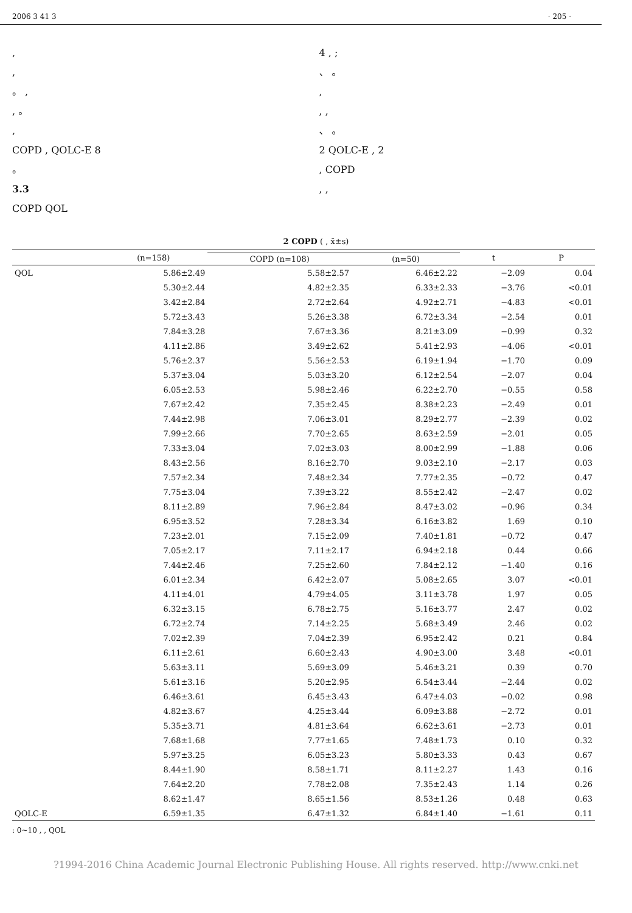2006 3 41 3 · 205 ·
,
,
。 ,
, 。
,
COPD , QOLC-E 8
。
3.3
COPD QOL
4 , ;
、 。
,
, ,
、 。
2 QOLC-E , 2
, COPD
, ,
2 COPD ( , x̄±s)
| | (n=158) | | | t | P |
| --- | --- | --- | --- | --- | --- |
| | | COPD (n=108) | (n=50) | | |
| QOL | 5.86±2.49 | 5.58±2.57 | 6.46±2.22 | −2.09 | 0.04 |
| | 5.30±2.44 | 4.82±2.35 | 6.33±2.33 | −3.76 | <0.01 |
| | 3.42±2.84 | 2.72±2.64 | 4.92±2.71 | −4.83 | <0.01 |
| | 5.72±3.43 | 5.26±3.38 | 6.72±3.34 | −2.54 | 0.01 |
| | 7.84±3.28 | 7.67±3.36 | 8.21±3.09 | −0.99 | 0.32 |
| | 4.11±2.86 | 3.49±2.62 | 5.41±2.93 | −4.06 | <0.01 |
| | 5.76±2.37 | 5.56±2.53 | 6.19±1.94 | −1.70 | 0.09 |
| | 5.37±3.04 | 5.03±3.20 | 6.12±2.54 | −2.07 | 0.04 |
| | 6.05±2.53 | 5.98±2.46 | 6.22±2.70 | −0.55 | 0.58 |
| | 7.67±2.42 | 7.35±2.45 | 8.38±2.23 | −2.49 | 0.01 |
| | 7.44±2.98 | 7.06±3.01 | 8.29±2.77 | −2.39 | 0.02 |
| | 7.99±2.66 | 7.70±2.65 | 8.63±2.59 | −2.01 | 0.05 |
| | 7.33±3.04 | 7.02±3.03 | 8.00±2.99 | −1.88 | 0.06 |
| | 8.43±2.56 | 8.16±2.70 | 9.03±2.10 | −2.17 | 0.03 |
| | 7.57±2.34 | 7.48±2.34 | 7.77±2.35 | −0.72 | 0.47 |
| | 7.75±3.04 | 7.39±3.22 | 8.55±2.42 | −2.47 | 0.02 |
| | 8.11±2.89 | 7.96±2.84 | 8.47±3.02 | −0.96 | 0.34 |
| | 6.95±3.52 | 7.28±3.34 | 6.16±3.82 | 1.69 | 0.10 |
| | 7.23±2.01 | 7.15±2.09 | 7.40±1.81 | −0.72 | 0.47 |
| | 7.05±2.17 | 7.11±2.17 | 6.94±2.18 | 0.44 | 0.66 |
| | 7.44±2.46 | 7.25±2.60 | 7.84±2.12 | −1.40 | 0.16 |
| | 6.01±2.34 | 6.42±2.07 | 5.08±2.65 | 3.07 | <0.01 |
| | 4.11±4.01 | 4.79±4.05 | 3.11±3.78 | 1.97 | 0.05 |
| | 6.32±3.15 | 6.78±2.75 | 5.16±3.77 | 2.47 | 0.02 |
| | 6.72±2.74 | 7.14±2.25 | 5.68±3.49 | 2.46 | 0.02 |
| | 7.02±2.39 | 7.04±2.39 | 6.95±2.42 | 0.21 | 0.84 |
| | 6.11±2.61 | 6.60±2.43 | 4.90±3.00 | 3.48 | <0.01 |
| | 5.63±3.11 | 5.69±3.09 | 5.46±3.21 | 0.39 | 0.70 |
| | 5.61±3.16 | 5.20±2.95 | 6.54±3.44 | −2.44 | 0.02 |
| | 6.46±3.61 | 6.45±3.43 | 6.47±4.03 | −0.02 | 0.98 |
| | 4.82±3.67 | 4.25±3.44 | 6.09±3.88 | −2.72 | 0.01 |
| | 5.35±3.71 | 4.81±3.64 | 6.62±3.61 | −2.73 | 0.01 |
| | 7.68±1.68 | 7.77±1.65 | 7.48±1.73 | 0.10 | 0.32 |
| | 5.97±3.25 | 6.05±3.23 | 5.80±3.33 | 0.43 | 0.67 |
| | 8.44±1.90 | 8.58±1.71 | 8.11±2.27 | 1.43 | 0.16 |
| | 7.64±2.20 | 7.78±2.08 | 7.35±2.43 | 1.14 | 0.26 |
| | 8.62±1.47 | 8.65±1.56 | 8.53±1.26 | 0.48 | 0.63 |
| QOLC-E | 6.59±1.35 | 6.47±1.32 | 6.84±1.40 | −1.61 | 0.11 |
: 0~10 , , QOL
?1994-2016 China Academic Journal Electronic Publishing House. All rights reserved. http://www.cnki.net